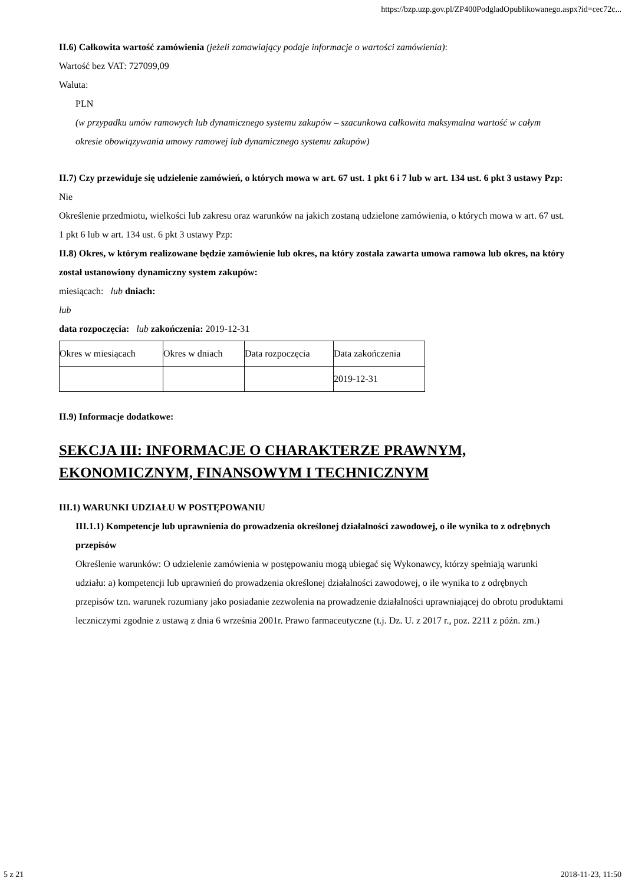https://bzp.uzp.gov.pl/ZP400PodgladOpublikowanego.aspx?id=cec72c...
II.6) Całkowita wartość zamówienia (jeżeli zamawiający podaje informacje o wartości zamówienia):
Wartość bez VAT: 727099,09
Waluta:
PLN
(w przypadku umów ramowych lub dynamicznego systemu zakupów – szacunkowa całkowita maksymalna wartość w całym okresie obowiązywania umowy ramowej lub dynamicznego systemu zakupów)
II.7) Czy przewiduje się udzielenie zamówień, o których mowa w art. 67 ust. 1 pkt 6 i 7 lub w art. 134 ust. 6 pkt 3 ustawy Pzp: Nie
Określenie przedmiotu, wielkości lub zakresu oraz warunków na jakich zostaną udzielone zamówienia, o których mowa w art. 67 ust. 1 pkt 6 lub w art. 134 ust. 6 pkt 3 ustawy Pzp:
II.8) Okres, w którym realizowane będzie zamówienie lub okres, na który została zawarta umowa ramowa lub okres, na który został ustanowiony dynamiczny system zakupów:
miesiącach: lub dniach:
lub
data rozpoczęcia: lub zakończenia: 2019-12-31
| Okres w miesiącach | Okres w dniach | Data rozpoczęcia | Data zakończenia |
| | | | 2019-12-31 |
II.9) Informacje dodatkowe:
SEKCJA III: INFORMACJE O CHARAKTERZE PRAWNYM, EKONOMICZNYM, FINANSOWYM I TECHNICZNYM
III.1) WARUNKI UDZIAŁU W POSTĘPOWANIU
III.1.1) Kompetencje lub uprawnienia do prowadzenia określonej działalności zawodowej, o ile wynika to z odrębnych przepisów
Określenie warunków: O udzielenie zamówienia w postępowaniu mogą ubiegać się Wykonawcy, którzy spełniają warunki udziału: a) kompetencji lub uprawnień do prowadzenia określonej działalności zawodowej, o ile wynika to z odrębnych przepisów tzn. warunek rozumiany jako posiadanie zezwolenia na prowadzenie działalności uprawniającej do obrotu produktami leczniczymi zgodnie z ustawą z dnia 6 września 2001r. Prawo farmaceutyczne (t.j. Dz. U. z 2017 r., poz. 2211 z późn. zm.)
5 z 21 2018-11-23, 11:50